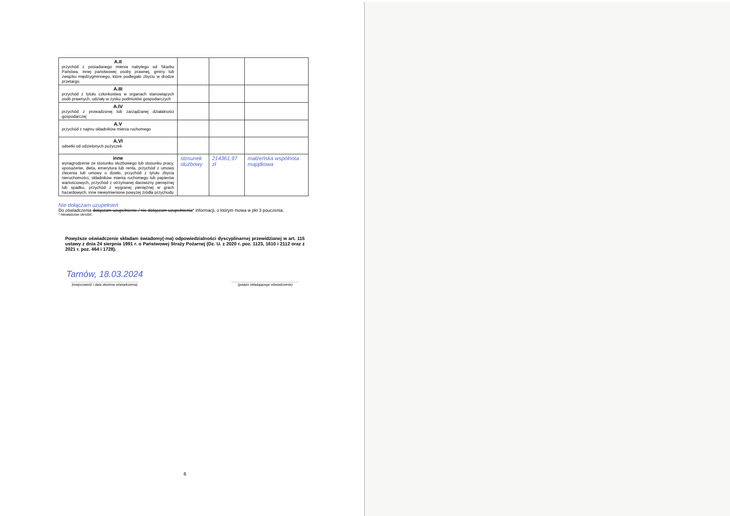| A.II przychód z posiadanego mienia nabytego od Skarbu Państwa, innej państwowej osoby prawnej, gminy lub związku międzygminnego, które podlegało zbyciu w drodze przetargu | | | |
| A.III przychód z tytułu członkostwa w organach stanowiących osób prawnych, udziały w zysku podmiotów gospodarczych | | | |
| A.IV przychód z prowadzonej lub zarządzanej działalności gospodarczej | | | |
| A.V przychód z najmu składników mienia ruchomego | | | |
| A.VI odsetki od udzielonych pożyczek | | | |
| inne wynagrodzenie ze stosunku służbowego lub stosunku pracy, uposażenie, dieta, emerytura lub renta, przychód z umowy zlecenia lub umowy o dzieło, przychód z tytułu zbycia nieruchomości, składników mienia ruchomego lub papierów wartościowych, przychód z otrzymanej darowizny pieniężnej lub spadku, przychód z wygranej pieniężnej w grach hazardowych, inne niewymienione powyżej źródła przychodu | stosunek służbowy | 214361,97 zł | małżeńska wspólnota majątkowa |
Nie dołączam uzupełnień
Do oświadczenia dołączam uzupełnienie / nie dołączam uzupełnienia* informacji, o którym mowa w pkt 3 pouczenia.
* Niewłaściwe skreślić.
Powyższe oświadczenie składam świadomy(-ma) odpowiedzialności dyscyplinarnej przewidzianej w art. 115 ustawy z dnia 24 sierpnia 1991 r. o Państwowej Straży Pożarnej (Dz. U. z 2020 r. poz. 1123, 1610 i 2112 oraz z 2021 r. poz. 464 i 1728).
Tarnów, 18.03.2024
.......................................................................
(miejscowość i data złożenia oświadczenia)
.......................................................................
(podpis składającego oświadczenie)
6